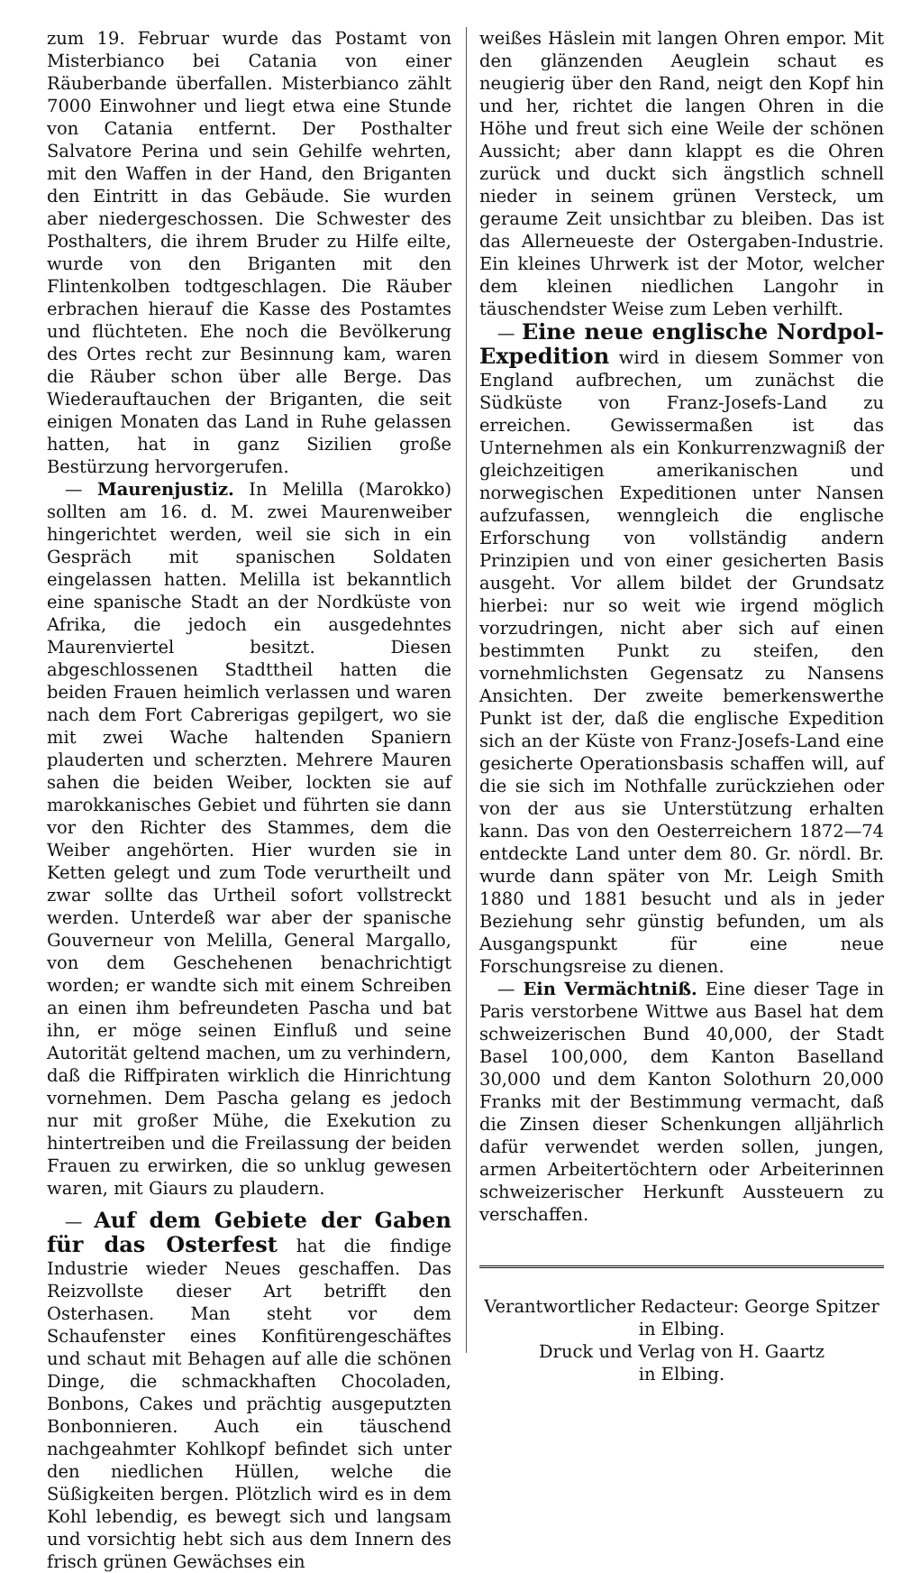zum 19. Februar wurde das Postamt von Misterbianco bei Catania von einer Räuberbande überfallen. Misterbianco zählt 7000 Einwohner und liegt etwa eine Stunde von Catania entfernt. Der Posthalter Salvatore Perina und sein Gehilfe wehrten, mit den Waffen in der Hand, den Briganten den Eintritt in das Gebäude. Sie wurden aber niedergeschossen. Die Schwester des Posthalters, die ihrem Bruder zu Hilfe eilte, wurde von den Briganten mit den Flintenkolben todtgeschlagen. Die Räuber erbrachen hierauf die Kasse des Postamtes und flüchteten. Ehe noch die Bevölkerung des Ortes recht zur Besinnung kam, waren die Räuber schon über alle Berge. Das Wiederauftauchen der Briganten, die seit einigen Monaten das Land in Ruhe gelassen hatten, hat in ganz Sizilien große Bestürzung hervorgerufen.
— Maurenjustiz. In Melilla (Marokko) sollten am 16. d. M. zwei Maurenweiber hingerichtet werden, weil sie sich in ein Gespräch mit spanischen Soldaten eingelassen hatten. Melilla ist bekanntlich eine spanische Stadt an der Nordküste von Afrika, die jedoch ein ausgedehntes Maurenviertel besitzt. Diesen abgeschlossenen Stadttheil hatten die beiden Frauen heimlich verlassen und waren nach dem Fort Cabrerigas gepilgert, wo sie mit zwei Wache haltenden Spaniern plauderten und scherzten. Mehrere Mauren sahen die beiden Weiber, lockten sie auf marokkanisches Gebiet und führten sie dann vor den Richter des Stammes, dem die Weiber angehörten. Hier wurden sie in Ketten gelegt und zum Tode verurtheilt und zwar sollte das Urtheil sofort vollstreckt werden. Unterdeß war aber der spanische Gouverneur von Melilla, General Margallo, von dem Geschehenen benachrichtigt worden; er wandte sich mit einem Schreiben an einen ihm befreundeten Pascha und bat ihn, er möge seinen Einfluß und seine Autorität geltend machen, um zu verhindern, daß die Riffpiraten wirklich die Hinrichtung vornehmen. Dem Pascha gelang es jedoch nur mit großer Mühe, die Exekution zu hintertreiben und die Freilassung der beiden Frauen zu erwirken, die so unklug gewesen waren, mit Giaurs zu plaudern.
— Auf dem Gebiete der Gaben für das Osterfest hat die findige Industrie wieder Neues geschaffen. Das Reizvollste dieser Art betrifft den Osterhasen. Man steht vor dem Schaufenster eines Konfitürengeschäftes und schaut mit Behagen auf alle die schönen Dinge, die schmackhaften Chocoladen, Bonbons, Cakes und prächtig ausgeputzten Bonbonnieren. Auch ein täuschend nachgeahmter Kohlkopf befindet sich unter den niedlichen Hüllen, welche die Süßigkeiten bergen. Plötzlich wird es in dem Kohl lebendig, es bewegt sich und langsam und vorsichtig hebt sich aus dem Innern des frisch grünen Gewächses ein
weißes Häslein mit langen Ohren empor. Mit den glänzenden Aeuglein schaut es neugierig über den Rand, neigt den Kopf hin und her, richtet die langen Ohren in die Höhe und freut sich eine Weile der schönen Aussicht; aber dann klappt es die Ohren zurück und duckt sich ängstlich schnell nieder in seinem grünen Versteck, um geraume Zeit unsichtbar zu bleiben. Das ist das Allerneueste der Ostergaben-Industrie. Ein kleines Uhrwerk ist der Motor, welcher dem kleinen niedlichen Langohr in täuschendster Weise zum Leben verhilft.
— Eine neue englische Nordpol-Expedition wird in diesem Sommer von England aufbrechen, um zunächst die Südküste von Franz-Josefs-Land zu erreichen. Gewissermaßen ist das Unternehmen als ein Konkurrenzwagniß der gleichzeitigen amerikanischen und norwegischen Expeditionen unter Nansen aufzufassen, wenngleich die englische Erforschung von vollständig andern Prinzipien und von einer gesicherten Basis ausgeht. Vor allem bildet der Grundsatz hierbei: nur so weit wie irgend möglich vorzudringen, nicht aber sich auf einen bestimmten Punkt zu steifen, den vornehmlichsten Gegensatz zu Nansens Ansichten. Der zweite bemerkenswerthe Punkt ist der, daß die englische Expedition sich an der Küste von Franz-Josefs-Land eine gesicherte Operationsbasis schaffen will, auf die sie sich im Nothfalle zurückziehen oder von der aus sie Unterstützung erhalten kann. Das von den Oesterreichern 1872—74 entdeckte Land unter dem 80. Gr. nördl. Br. wurde dann später von Mr. Leigh Smith 1880 und 1881 besucht und als in jeder Beziehung sehr günstig befunden, um als Ausgangspunkt für eine neue Forschungsreise zu dienen.
— Ein Vermächtniß. Eine dieser Tage in Paris verstorbene Wittwe aus Basel hat dem schweizerischen Bund 40,000, der Stadt Basel 100,000, dem Kanton Baselland 30,000 und dem Kanton Solothurn 20,000 Franks mit der Bestimmung vermacht, daß die Zinsen dieser Schenkungen alljährlich dafür verwendet werden sollen, jungen, armen Arbeitertöchtern oder Arbeiterinnen schweizerischer Herkunft Aussteuern zu verschaffen.
Verantwortlicher Redacteur: George Spitzer
in Elbing.
Druck und Verlag von H. Gaartz
in Elbing.